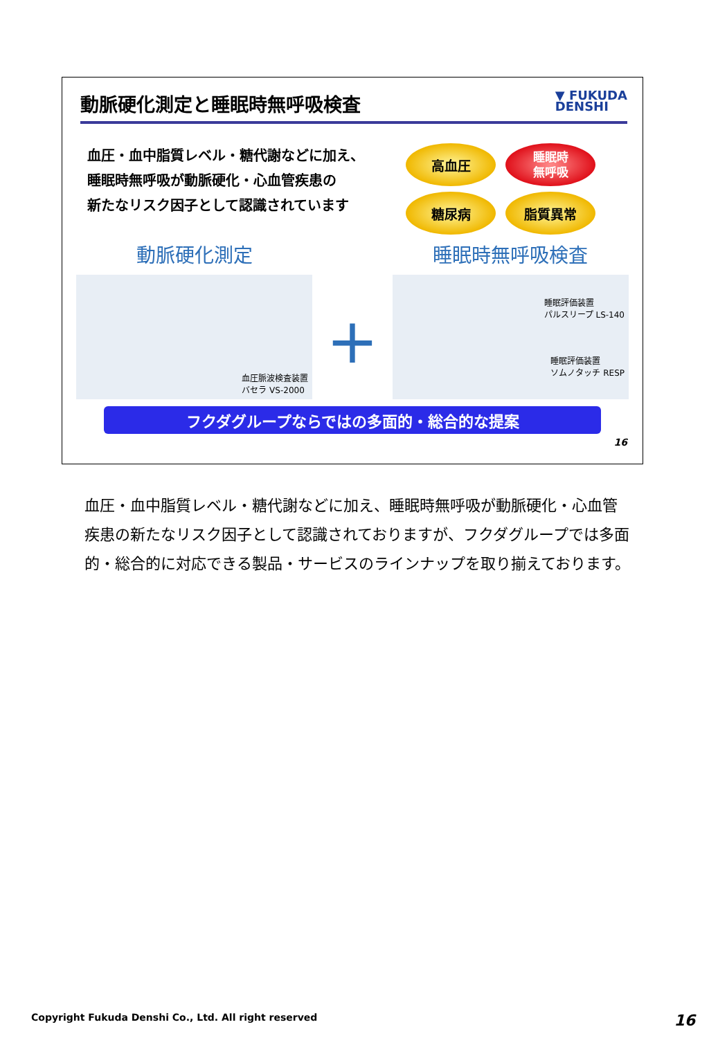動脈硬化測定と睡眠時無呼吸検査
▼ FUKUDA
DENSHI
血圧・血中脂質レベル・糖代謝などに加え、
睡眠時無呼吸が動脈硬化・心血管疾患の
新たなリスク因子として認識されています
高血圧
睡眠時
無呼吸
糖尿病
脂質異常
動脈硬化測定
血圧脈波検査装置
バセラ VS-2000
+
睡眠時無呼吸検査
睡眠評価装置
パルスリープ LS-140
睡眠評価装置
ソムノタッチ RESP
フクダグループならではの多面的・総合的な提案
16
血圧・血中脂質レベル・糖代謝などに加え、睡眠時無呼吸が動脈硬化・心血管疾患の新たなリスク因子として認識されておりますが、フクダグループでは多面的・総合的に対応できる製品・サービスのラインナップを取り揃えております。
Copyright Fukuda Denshi Co., Ltd. All right reserved 16